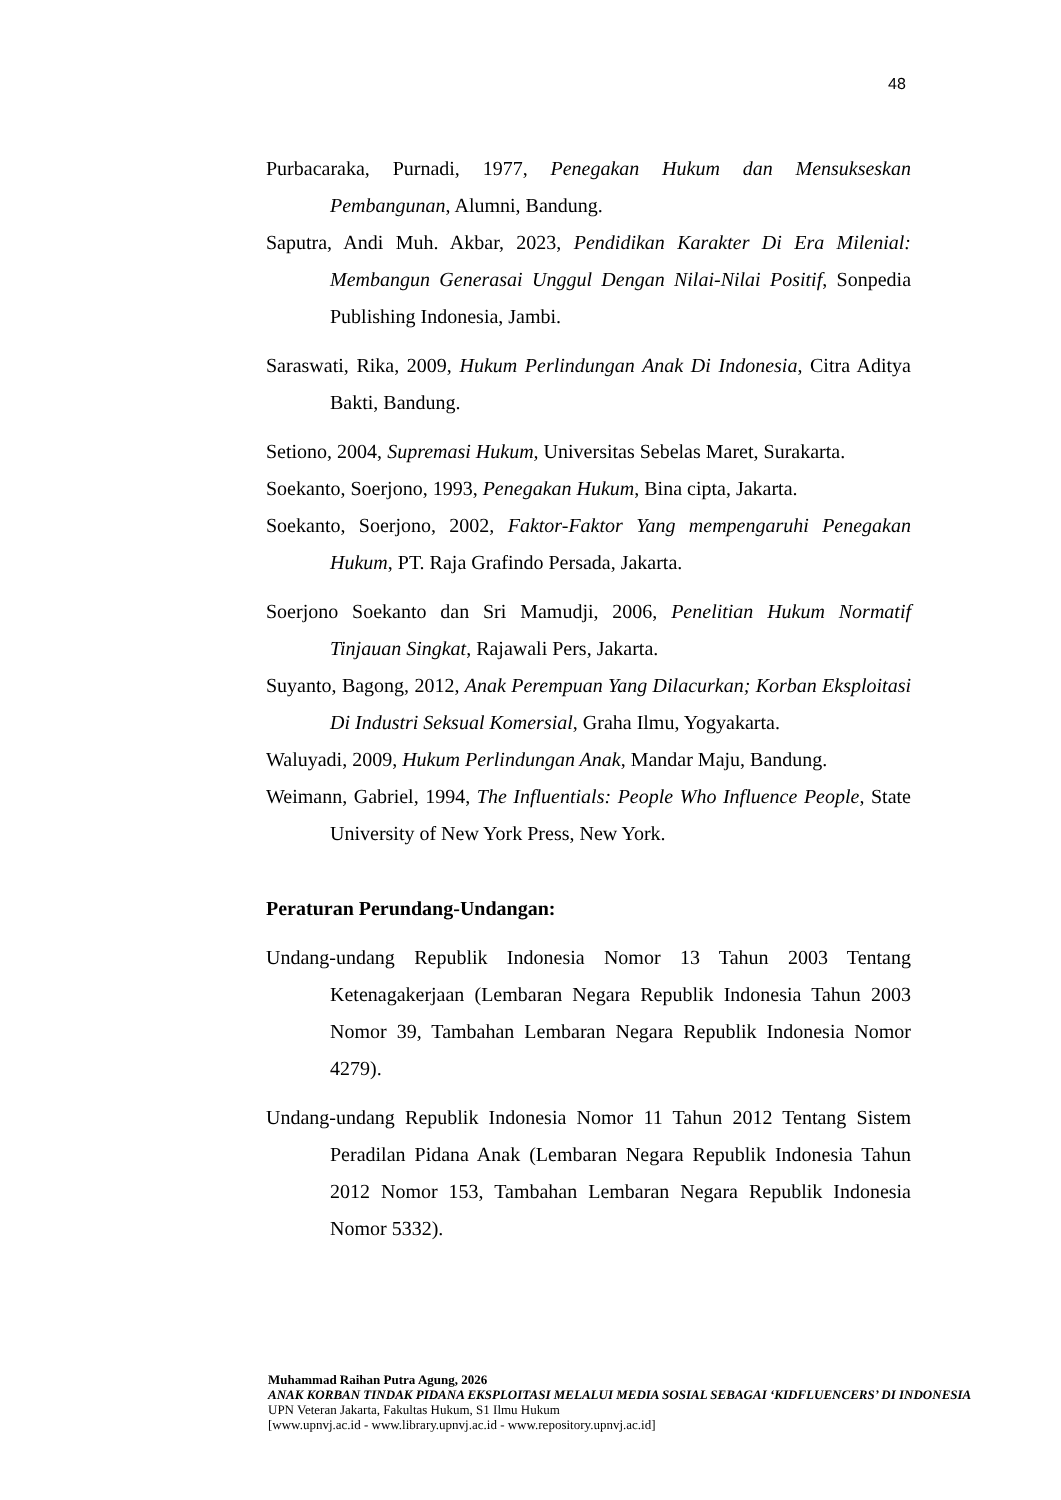48
Purbacaraka, Purnadi, 1977, Penegakan Hukum dan Mensukseskan Pembangunan, Alumni, Bandung.
Saputra, Andi Muh. Akbar, 2023, Pendidikan Karakter Di Era Milenial: Membangun Generasai Unggul Dengan Nilai-Nilai Positif, Sonpedia Publishing Indonesia, Jambi.
Saraswati, Rika, 2009, Hukum Perlindungan Anak Di Indonesia, Citra Aditya Bakti, Bandung.
Setiono, 2004, Supremasi Hukum, Universitas Sebelas Maret, Surakarta.
Soekanto, Soerjono, 1993, Penegakan Hukum, Bina cipta, Jakarta.
Soekanto, Soerjono, 2002, Faktor-Faktor Yang mempengaruhi Penegakan Hukum, PT. Raja Grafindo Persada, Jakarta.
Soerjono Soekanto dan Sri Mamudji, 2006, Penelitian Hukum Normatif Tinjauan Singkat, Rajawali Pers, Jakarta.
Suyanto, Bagong, 2012, Anak Perempuan Yang Dilacurkan; Korban Eksploitasi Di Industri Seksual Komersial, Graha Ilmu, Yogyakarta.
Waluyadi, 2009, Hukum Perlindungan Anak, Mandar Maju, Bandung.
Weimann, Gabriel, 1994, The Influentials: People Who Influence People, State University of New York Press, New York.
Peraturan Perundang-Undangan:
Undang-undang Republik Indonesia Nomor 13 Tahun 2003 Tentang Ketenagakerjaan (Lembaran Negara Republik Indonesia Tahun 2003 Nomor 39, Tambahan Lembaran Negara Republik Indonesia Nomor 4279).
Undang-undang Republik Indonesia Nomor 11 Tahun 2012 Tentang Sistem Peradilan Pidana Anak (Lembaran Negara Republik Indonesia Tahun 2012 Nomor 153, Tambahan Lembaran Negara Republik Indonesia Nomor 5332).
Muhammad Raihan Putra Agung, 2026
ANAK KORBAN TINDAK PIDANA EKSPLOITASI MELALUI MEDIA SOSIAL SEBAGAI ‘KIDFLUENCERS’ DI INDONESIA
UPN Veteran Jakarta, Fakultas Hukum, S1 Ilmu Hukum
[www.upnvj.ac.id - www.library.upnvj.ac.id - www.repository.upnvj.ac.id]